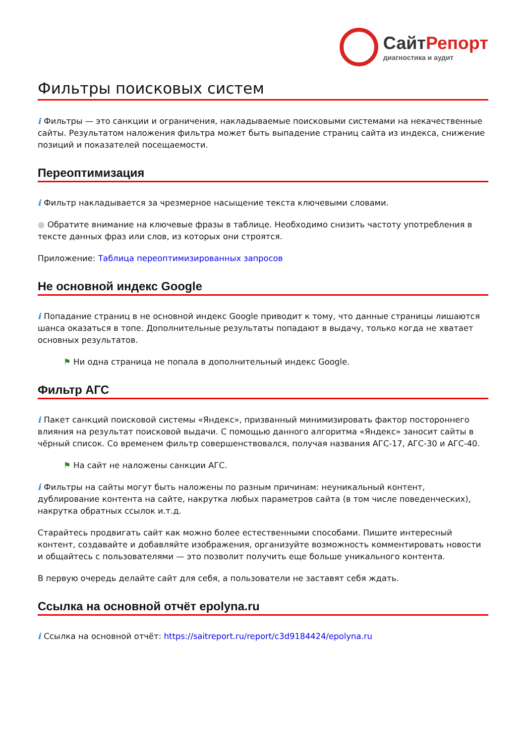СайтРепорт
диагностика и аудит
Фильтры поисковых систем
i Фильтры — это санкции и ограничения, накладываемые поисковыми системами на некачественные сайты. Результатом наложения фильтра может быть выпадение страниц сайта из индекса, снижение позиций и показателей посещаемости.
Переоптимизация
i Фильтр накладывается за чрезмерное насыщение текста ключевыми словами.
● Обратите внимание на ключевые фразы в таблице. Необходимо снизить частоту употребления в тексте данных фраз или слов, из которых они строятся.
Приложение: Таблица переоптимизированных запросов
Не основной индекс Google
i Попадание страниц в не основной индекс Google приводит к тому, что данные страницы лишаются шанса оказаться в топе. Дополнительные результаты попадают в выдачу, только когда не хватает основных результатов.
⚑ Ни одна страница не попала в дополнительный индекс Google.
Фильтр АГС
i Пакет санкций поисковой системы «Яндекс», призванный минимизировать фактор постороннего влияния на результат поисковой выдачи. С помощью данного алгоритма «Яндекс» заносит сайты в чёрный список. Со временем фильтр совершенствовался, получая названия АГС-17, АГС-30 и АГС-40.
⚑ На сайт не наложены санкции АГС.
i Фильтры на сайты могут быть наложены по разным причинам: неуникальный контент, дублирование контента на сайте, накрутка любых параметров сайта (в том числе поведенческих), накрутка обратных ссылок и.т.д.
Старайтесь продвигать сайт как можно более естественными способами. Пишите интересный контент, создавайте и добавляйте изображения, организуйте возможность комментировать новости и общайтесь с пользователями — это позволит получить еще больше уникального контента.
В первую очередь делайте сайт для себя, а пользователи не заставят себя ждать.
Ссылка на основной отчёт epolyna.ru
i Ссылка на основной отчёт: https://saitreport.ru/report/c3d9184424/epolyna.ru